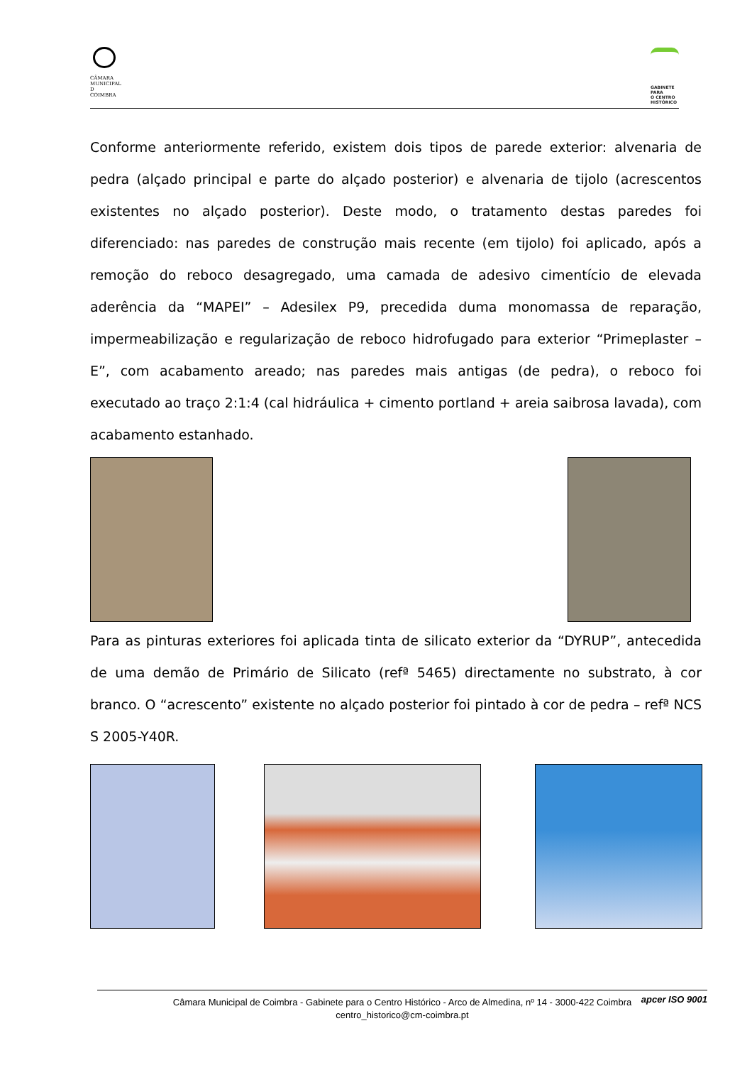CÂMARA
MUNICIPAL
D
COIMBRA
GABINETE
PARA
O CENTRO
HISTÓRICO
Conforme anteriormente referido, existem dois tipos de parede exterior: alvenaria de pedra (alçado principal e parte do alçado posterior) e alvenaria de tijolo (acrescentos existentes no alçado posterior). Deste modo, o tratamento destas paredes foi diferenciado: nas paredes de construção mais recente (em tijolo) foi aplicado, após a remoção do reboco desagregado, uma camada de adesivo cimentício de elevada aderência da “MAPEI” – Adesilex P9, precedida duma monomassa de reparação, impermeabilização e regularização de reboco hidrofugado para exterior “Primeplaster – E”, com acabamento areado; nas paredes mais antigas (de pedra), o reboco foi executado ao traço 2:1:4 (cal hidráulica + cimento portland + areia saibrosa lavada), com acabamento estanhado.
Para as pinturas exteriores foi aplicada tinta de silicato exterior da “DYRUP”, antecedida de uma demão de Primário de Silicato (refª 5465) directamente no substrato, à cor branco. O “acrescento” existente no alçado posterior foi pintado à cor de pedra – refª NCS S 2005-Y40R.
Câmara Municipal de Coimbra - Gabinete para o Centro Histórico - Arco de Almedina, nº 14 - 3000-422 Coimbra
centro_historico@cm-coimbra.pt apcer ISO 9001